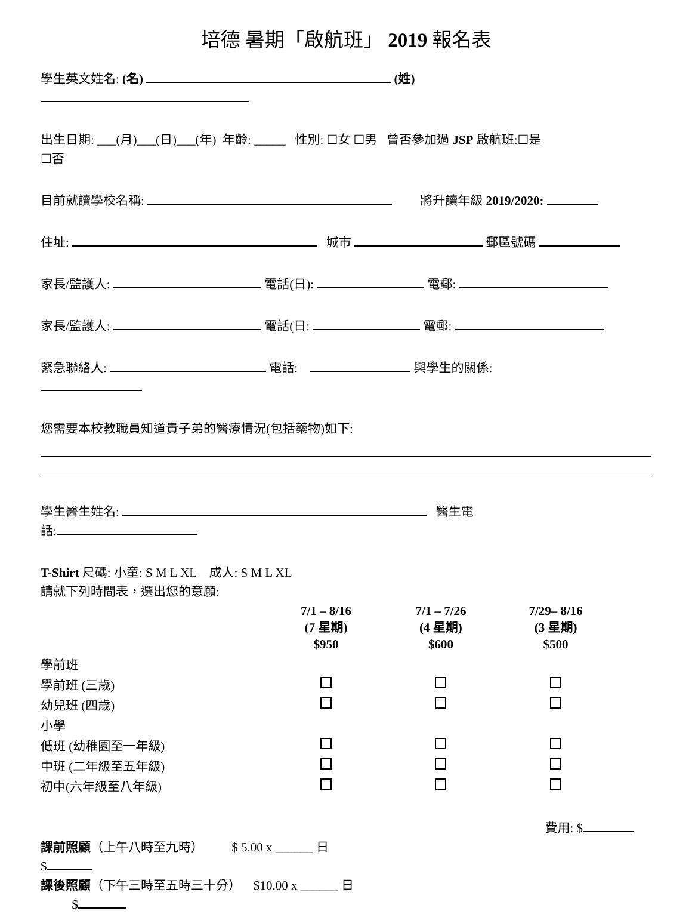培德 暑期「啟航班」 2019 報名表
學生英文姓名: (名) (姓)
出生日期: ___(月)___(日)___(年) 年齡: _____ 性別: ☐女 ☐男 曾否參加過 JSP 啟航班:☐是
☐否
目前就讀學校名稱: 將升讀年級 2019/2020:
住址: 城市 郵區號碼
家長/監護人: 電話(日): 電郵:
家長/監護人: 電話(日: 電郵:
緊急聯絡人: 電話: 與學生的關係:
您需要本校教職員知道貴子弟的醫療情況(包括藥物)如下:
學生醫生姓名: 醫生電
話:
T-Shirt 尺碼: 小童: S M L XL 成人: S M L XL
請就下列時間表，選出您的意願:
| | 7/1 – 8/16 (7 星期) $950 | 7/1 – 7/26 (4 星期) $600 | 7/29– 8/16 (3 星期) $500 |
| --- | --- | --- | --- |
| 學前班 | | | |
| 學前班 (三歲) | | | |
| 幼兒班 (四歲) | | | |
| 小學 | | | |
| 低班 (幼稚園至一年級) | | | |
| 中班 (二年級至五年級) | | | |
| 初中(六年級至八年級) | | | |
費用: $
課前照顧（上午八時至九時） $ 5.00 x ______ 日
$
課後照顧（下午三時至五時三十分） $10.00 x ______ 日
$